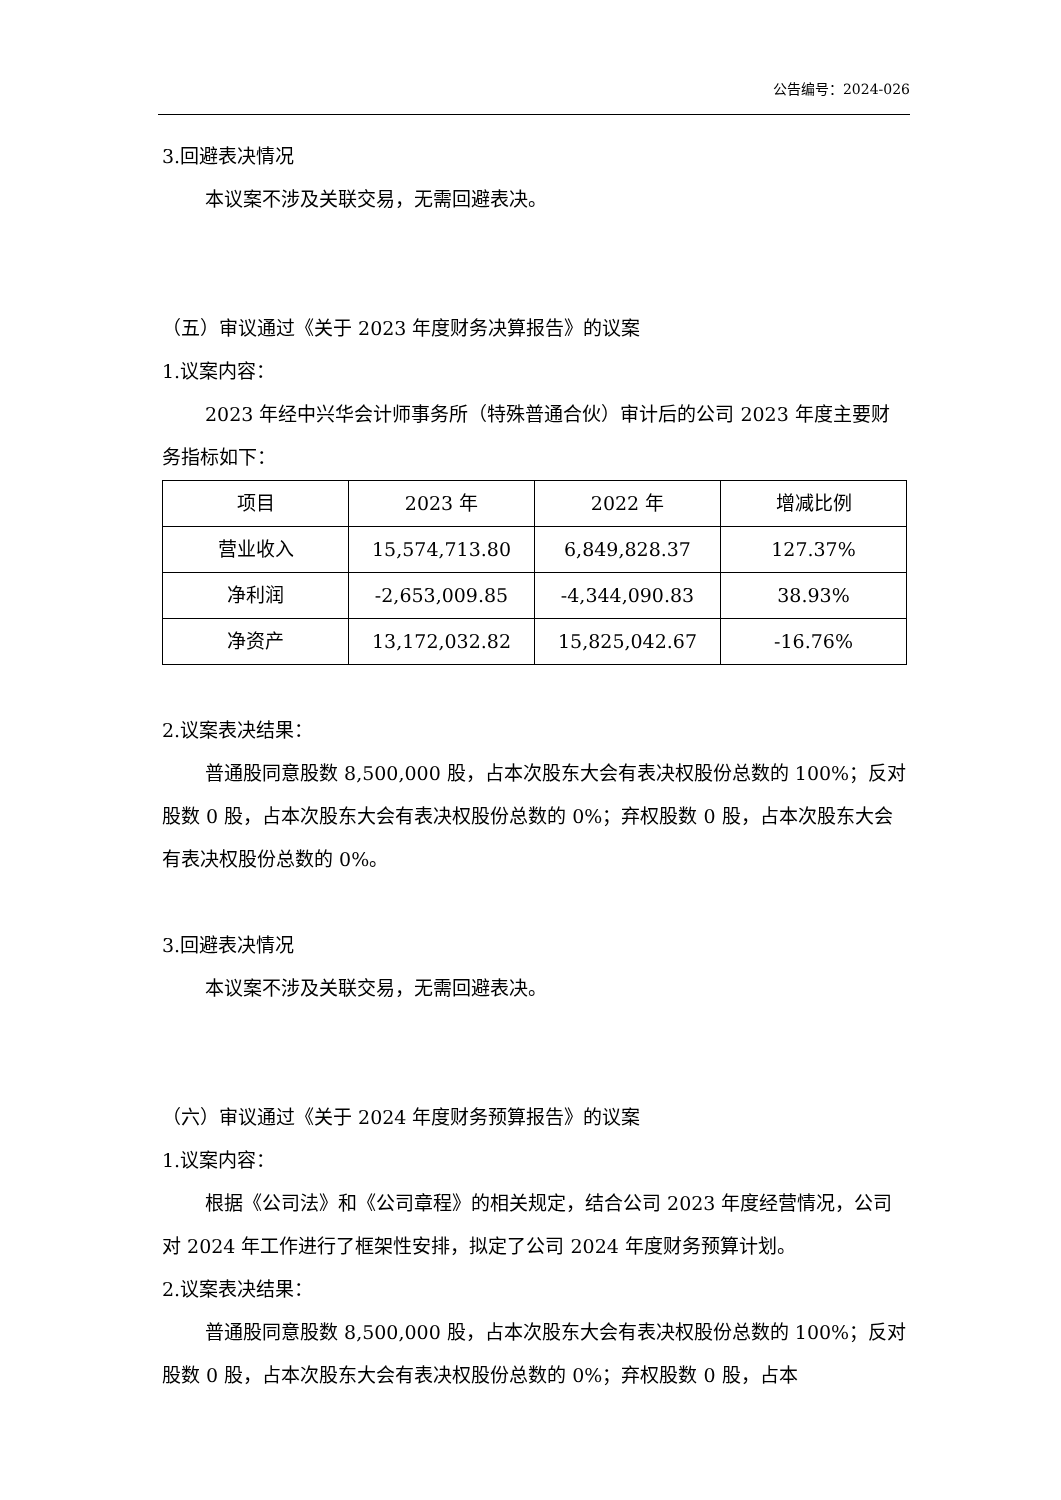公告编号：2024-026
3.回避表决情况
本议案不涉及关联交易，无需回避表决。
（五）审议通过《关于 2023 年度财务决算报告》的议案
1.议案内容：
2023 年经中兴华会计师事务所（特殊普通合伙）审计后的公司 2023 年度主要财务指标如下：
| 项目 | 2023 年 | 2022 年 | 增减比例 |
| 营业收入 | 15,574,713.80 | 6,849,828.37 | 127.37% |
| 净利润 | -2,653,009.85 | -4,344,090.83 | 38.93% |
| 净资产 | 13,172,032.82 | 15,825,042.67 | -16.76% |
2.议案表决结果：
普通股同意股数 8,500,000 股，占本次股东大会有表决权股份总数的 100%；反对股数 0 股，占本次股东大会有表决权股份总数的 0%；弃权股数 0 股，占本次股东大会有表决权股份总数的 0%。
3.回避表决情况
本议案不涉及关联交易，无需回避表决。
（六）审议通过《关于 2024 年度财务预算报告》的议案
1.议案内容：
根据《公司法》和《公司章程》的相关规定，结合公司 2023 年度经营情况，公司对 2024 年工作进行了框架性安排，拟定了公司 2024 年度财务预算计划。
2.议案表决结果：
普通股同意股数 8,500,000 股，占本次股东大会有表决权股份总数的 100%；反对股数 0 股，占本次股东大会有表决权股份总数的 0%；弃权股数 0 股，占本